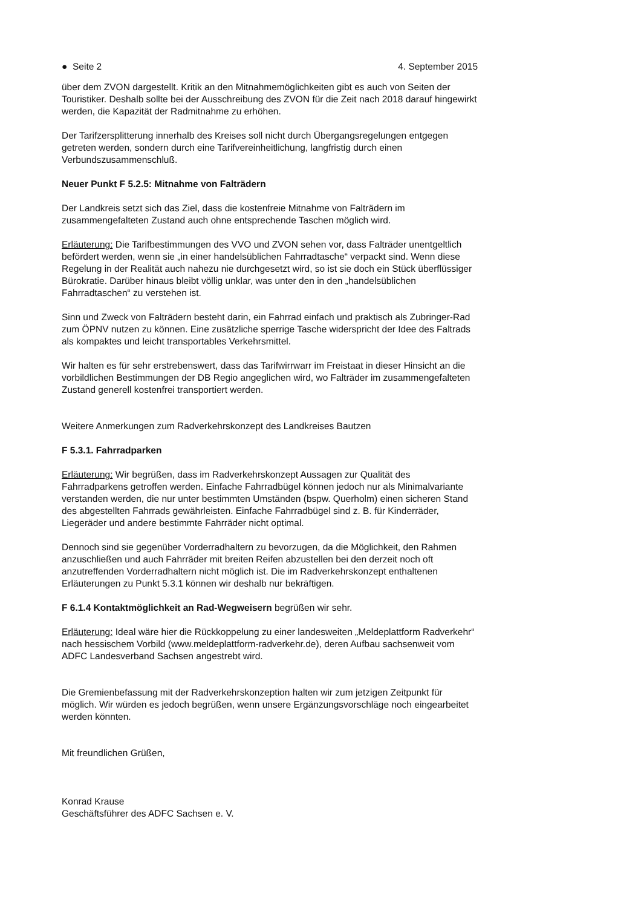● Seite 2 4. September 2015
über dem ZVON dargestellt. Kritik an den Mitnahmemöglichkeiten gibt es auch von Seiten der Touristiker. Deshalb sollte bei der Ausschreibung des ZVON für die Zeit nach 2018 darauf hingewirkt werden, die Kapazität der Radmitnahme zu erhöhen.
Der Tarifzersplitterung innerhalb des Kreises soll nicht durch Übergangsregelungen entgegen getreten werden, sondern durch eine Tarifvereinheitlichung, langfristig durch einen Verbundszusammenschluß.
Neuer Punkt F 5.2.5: Mitnahme von Falträdern
Der Landkreis setzt sich das Ziel, dass die kostenfreie Mitnahme von Falträdern im zusammengefalteten Zustand auch ohne entsprechende Taschen möglich wird.
Erläuterung: Die Tarifbestimmungen des VVO und ZVON sehen vor, dass Falträder unentgeltlich befördert werden, wenn sie „in einer handelsüblichen Fahrradtasche“ verpackt sind. Wenn diese Regelung in der Realität auch nahezu nie durchgesetzt wird, so ist sie doch ein Stück überflüssiger Bürokratie. Darüber hinaus bleibt völlig unklar, was unter den in den „handelsüblichen Fahrradtaschen“ zu verstehen ist.
Sinn und Zweck von Falträdern besteht darin, ein Fahrrad einfach und praktisch als Zubringer-Rad zum ÖPNV nutzen zu können. Eine zusätzliche sperrige Tasche widerspricht der Idee des Faltrads als kompaktes und leicht transportables Verkehrsmittel.
Wir halten es für sehr erstrebenswert, dass das Tarifwirrwarr im Freistaat in dieser Hinsicht an die vorbildlichen Bestimmungen der DB Regio angeglichen wird, wo Falträder im zusammengefalteten Zustand generell kostenfrei transportiert werden.
Weitere Anmerkungen zum Radverkehrskonzept des Landkreises Bautzen
F 5.3.1. Fahrradparken
Erläuterung: Wir begrüßen, dass im Radverkehrskonzept Aussagen zur Qualität des Fahrradparkens getroffen werden. Einfache Fahrradbügel können jedoch nur als Minimalvariante verstanden werden, die nur unter bestimmten Umständen (bspw. Querholm) einen sicheren Stand des abgestellten Fahrrads gewährleisten. Einfache Fahrradbügel sind z. B. für Kinderräder, Liegeräder und andere bestimmte Fahrräder nicht optimal.
Dennoch sind sie gegenüber Vorderradhaltern zu bevorzugen, da die Möglichkeit, den Rahmen anzuschließen und auch Fahrräder mit breiten Reifen abzustellen bei den derzeit noch oft anzutreffenden Vorderradhaltern nicht möglich ist. Die im Radverkehrskonzept enthaltenen Erläuterungen zu Punkt 5.3.1 können wir deshalb nur bekräftigen.
F 6.1.4 Kontaktmöglichkeit an Rad-Wegweisern begrüßen wir sehr.
Erläuterung: Ideal wäre hier die Rückkoppelung zu einer landesweiten „Meldeplattform Radverkehr“ nach hessischem Vorbild (www.meldeplattform-radverkehr.de), deren Aufbau sachsenweit vom ADFC Landesverband Sachsen angestrebt wird.
Die Gremienbefassung mit der Radverkehrskonzeption halten wir zum jetzigen Zeitpunkt für möglich. Wir würden es jedoch begrüßen, wenn unsere Ergänzungsvorschläge noch eingearbeitet werden könnten.
Mit freundlichen Grüßen,
Konrad Krause
Geschäftsführer des ADFC Sachsen e. V.